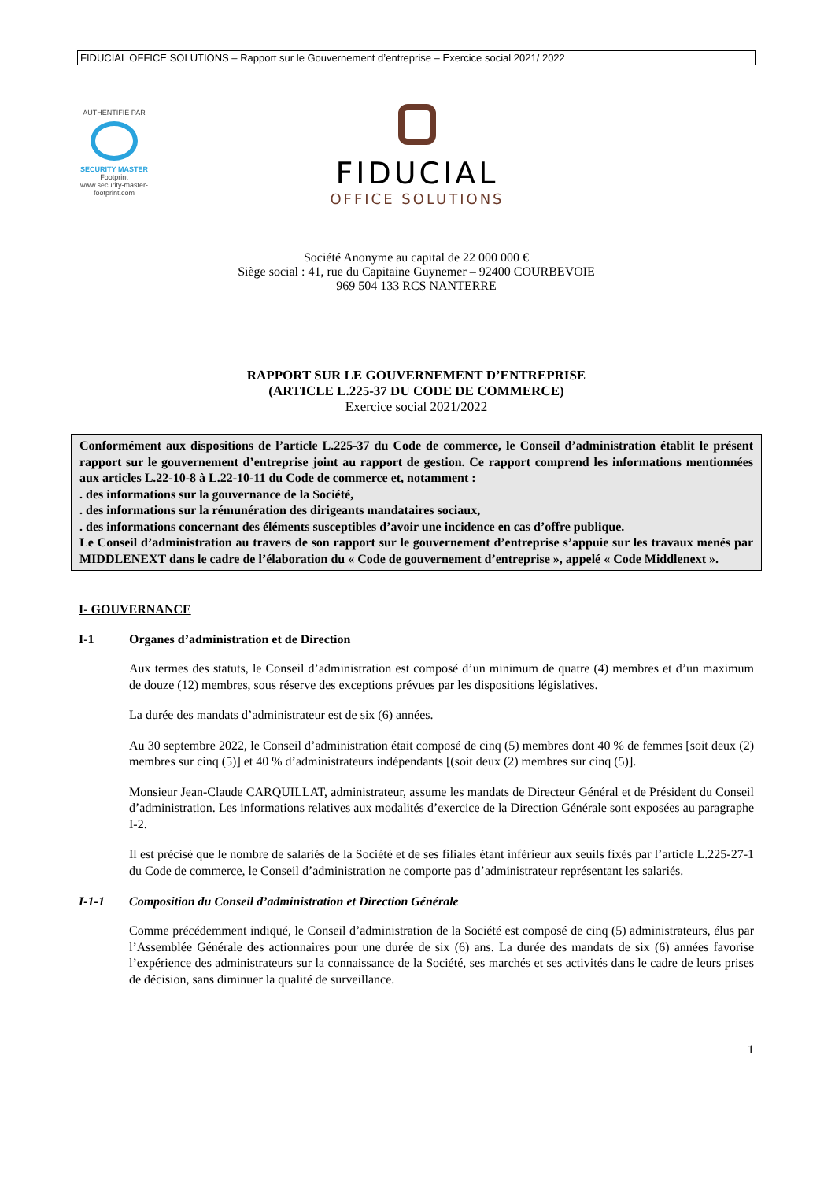FIDUCIAL OFFICE SOLUTIONS – Rapport sur le Gouvernement d’entreprise – Exercice social 2021/ 2022
AUTHENTIFIÉ PAR
SECURITY MASTER Footprint
www.security-master-footprint.com
FIDUCIAL
OFFICE SOLUTIONS
Société Anonyme au capital de 22 000 000 €
Siège social : 41, rue du Capitaine Guynemer – 92400 COURBEVOIE
969 504 133 RCS NANTERRE
RAPPORT SUR LE GOUVERNEMENT D’ENTREPRISE
(ARTICLE L.225-37 DU CODE DE COMMERCE)
Exercice social 2021/2022
Conformément aux dispositions de l’article L.225-37 du Code de commerce, le Conseil d’administration établit le présent rapport sur le gouvernement d’entreprise joint au rapport de gestion. Ce rapport comprend les informations mentionnées aux articles L.22-10-8 à L.22-10-11 du Code de commerce et, notamment :
. des informations sur la gouvernance de la Société,
. des informations sur la rémunération des dirigeants mandataires sociaux,
. des informations concernant des éléments susceptibles d’avoir une incidence en cas d’offre publique.
Le Conseil d’administration au travers de son rapport sur le gouvernement d’entreprise s’appuie sur les travaux menés par MIDDLENEXT dans le cadre de l’élaboration du « Code de gouvernement d’entreprise », appelé « Code Middlenext ».
I- GOUVERNANCE
I-1 Organes d’administration et de Direction
Aux termes des statuts, le Conseil d’administration est composé d’un minimum de quatre (4) membres et d’un maximum de douze (12) membres, sous réserve des exceptions prévues par les dispositions législatives.
La durée des mandats d’administrateur est de six (6) années.
Au 30 septembre 2022, le Conseil d’administration était composé de cinq (5) membres dont 40 % de femmes [soit deux (2) membres sur cinq (5)] et 40 % d’administrateurs indépendants [(soit deux (2) membres sur cinq (5)].
Monsieur Jean-Claude CARQUILLAT, administrateur, assume les mandats de Directeur Général et de Président du Conseil d’administration. Les informations relatives aux modalités d’exercice de la Direction Générale sont exposées au paragraphe I-2.
Il est précisé que le nombre de salariés de la Société et de ses filiales étant inférieur aux seuils fixés par l’article L.225-27-1 du Code de commerce, le Conseil d’administration ne comporte pas d’administrateur représentant les salariés.
I-1-1 Composition du Conseil d’administration et Direction Générale
Comme précédemment indiqué, le Conseil d’administration de la Société est composé de cinq (5) administrateurs, élus par l’Assemblée Générale des actionnaires pour une durée de six (6) ans. La durée des mandats de six (6) années favorise l’expérience des administrateurs sur la connaissance de la Société, ses marchés et ses activités dans le cadre de leurs prises de décision, sans diminuer la qualité de surveillance.
1